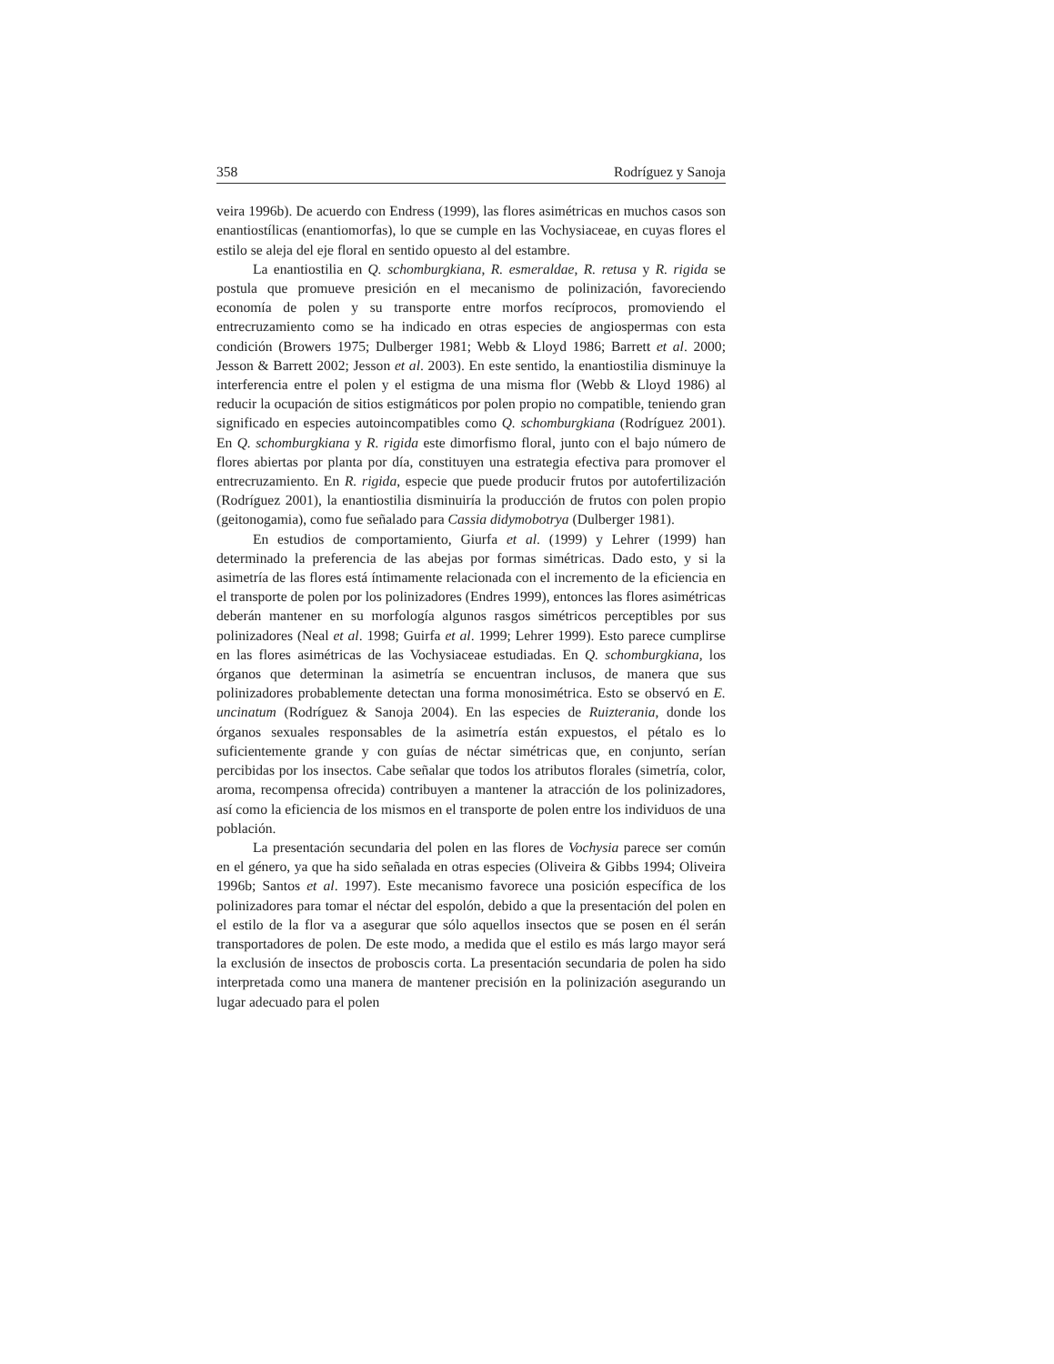358 Rodríguez y Sanoja
veira 1996b). De acuerdo con Endress (1999), las flores asimétricas en muchos casos son enantiostílicas (enantiomorfas), lo que se cumple en las Vochysiaceae, en cuyas flores el estilo se aleja del eje floral en sentido opuesto al del estambre.
La enantiostilia en Q. schomburgkiana, R. esmeraldae, R. retusa y R. rigida se postula que promueve presición en el mecanismo de polinización, favoreciendo economía de polen y su transporte entre morfos recíprocos, promoviendo el entrecruzamiento como se ha indicado en otras especies de angiospermas con esta condición (Browers 1975; Dulberger 1981; Webb & Lloyd 1986; Barrett et al. 2000; Jesson & Barrett 2002; Jesson et al. 2003). En este sentido, la enantiostilia disminuye la interferencia entre el polen y el estigma de una misma flor (Webb & Lloyd 1986) al reducir la ocupación de sitios estigmáticos por polen propio no compatible, teniendo gran significado en especies autoincompatibles como Q. schomburgkiana (Rodríguez 2001). En Q. schomburgkiana y R. rigida este dimorfismo floral, junto con el bajo número de flores abiertas por planta por día, constituyen una estrategia efectiva para promover el entrecruzamiento. En R. rigida, especie que puede producir frutos por autofertilización (Rodríguez 2001), la enantiostilia disminuiría la producción de frutos con polen propio (geitonogamia), como fue señalado para Cassia didymobotrya (Dulberger 1981).
En estudios de comportamiento, Giurfa et al. (1999) y Lehrer (1999) han determinado la preferencia de las abejas por formas simétricas. Dado esto, y si la asimetría de las flores está íntimamente relacionada con el incremento de la eficiencia en el transporte de polen por los polinizadores (Endres 1999), entonces las flores asimétricas deberán mantener en su morfología algunos rasgos simétricos perceptibles por sus polinizadores (Neal et al. 1998; Guirfa et al. 1999; Lehrer 1999). Esto parece cumplirse en las flores asimétricas de las Vochysiaceae estudiadas. En Q. schomburgkiana, los órganos que determinan la asimetría se encuentran inclusos, de manera que sus polinizadores probablemente detectan una forma monosimétrica. Esto se observó en E. uncinatum (Rodríguez & Sanoja 2004). En las especies de Ruizterania, donde los órganos sexuales responsables de la asimetría están expuestos, el pétalo es lo suficientemente grande y con guías de néctar simétricas que, en conjunto, serían percibidas por los insectos. Cabe señalar que todos los atributos florales (simetría, color, aroma, recompensa ofrecida) contribuyen a mantener la atracción de los polinizadores, así como la eficiencia de los mismos en el transporte de polen entre los individuos de una población.
La presentación secundaria del polen en las flores de Vochysia parece ser común en el género, ya que ha sido señalada en otras especies (Oliveira & Gibbs 1994; Oliveira 1996b; Santos et al. 1997). Este mecanismo favorece una posición específica de los polinizadores para tomar el néctar del espolón, debido a que la presentación del polen en el estilo de la flor va a asegurar que sólo aquellos insectos que se posen en él serán transportadores de polen. De este modo, a medida que el estilo es más largo mayor será la exclusión de insectos de proboscis corta. La presentación secundaria de polen ha sido interpretada como una manera de mantener precisión en la polinización asegurando un lugar adecuado para el polen